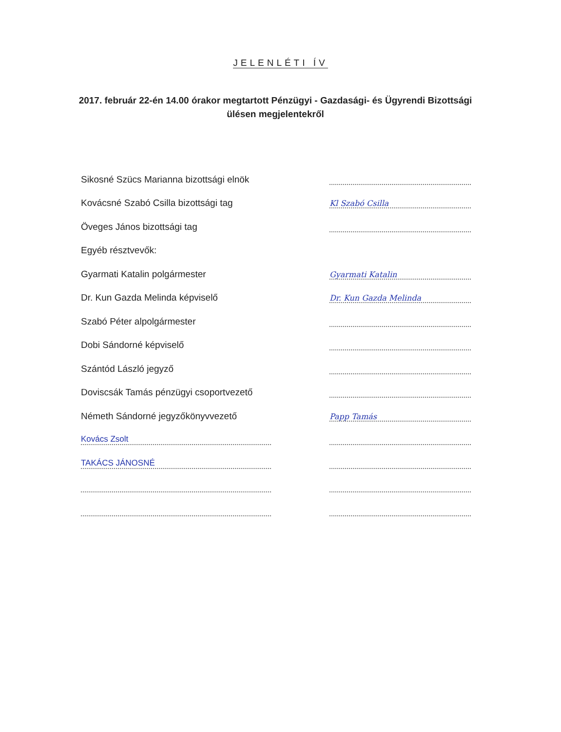JELENLÉTI ÍV
2017. február 22-én 14.00 órakor megtartott Pénzügyi - Gazdasági- és Ügyrendi Bizottsági ülésen megjelentekről
Sikosné Szücs Marianna bizottsági elnök
Kovácsné Szabó Csilla bizottsági tag
Kl Szabó Csilla
Öveges János bizottsági tag
Egyéb résztvevők:
Gyarmati Katalin polgármester
Gyarmati Katalin
Dr. Kun Gazda Melinda képviselő
Dr. Kun Gazda Melinda
Szabó Péter alpolgármester
Dobi Sándorné képviselő
Szántód László jegyző
Doviscsák Tamás pénzügyi csoportvezető
Németh Sándorné jegyzőkönyvvezető
Papp Tamás
Kovács Zsolt
TAKÁCS JÁNOSNÉ